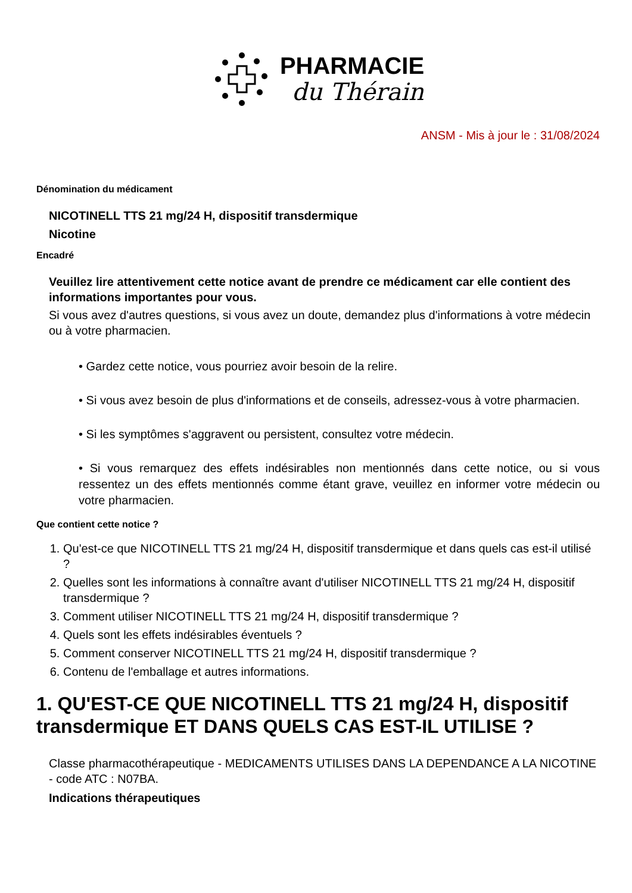PHARMACIE
du Thérain
ANSM - Mis à jour le : 31/08/2024
Dénomination du médicament
NICOTINELL TTS 21 mg/24 H, dispositif transdermique
Nicotine
Encadré
Veuillez lire attentivement cette notice avant de prendre ce médicament car elle contient des informations importantes pour vous.
Si vous avez d'autres questions, si vous avez un doute, demandez plus d'informations à votre médecin ou à votre pharmacien.
• Gardez cette notice, vous pourriez avoir besoin de la relire.
• Si vous avez besoin de plus d'informations et de conseils, adressez-vous à votre pharmacien.
• Si les symptômes s'aggravent ou persistent, consultez votre médecin.
• Si vous remarquez des effets indésirables non mentionnés dans cette notice, ou si vous ressentez un des effets mentionnés comme étant grave, veuillez en informer votre médecin ou votre pharmacien.
Que contient cette notice ?
1. Qu'est-ce que NICOTINELL TTS 21 mg/24 H, dispositif transdermique et dans quels cas est-il utilisé ?
2. Quelles sont les informations à connaître avant d'utiliser NICOTINELL TTS 21 mg/24 H, dispositif transdermique ?
3. Comment utiliser NICOTINELL TTS 21 mg/24 H, dispositif transdermique ?
4. Quels sont les effets indésirables éventuels ?
5. Comment conserver NICOTINELL TTS 21 mg/24 H, dispositif transdermique ?
6. Contenu de l'emballage et autres informations.
1. QU'EST-CE QUE NICOTINELL TTS 21 mg/24 H, dispositif transdermique ET DANS QUELS CAS EST-IL UTILISE ?
Classe pharmacothérapeutique - MEDICAMENTS UTILISES DANS LA DEPENDANCE A LA NICOTINE - code ATC : N07BA.
Indications thérapeutiques